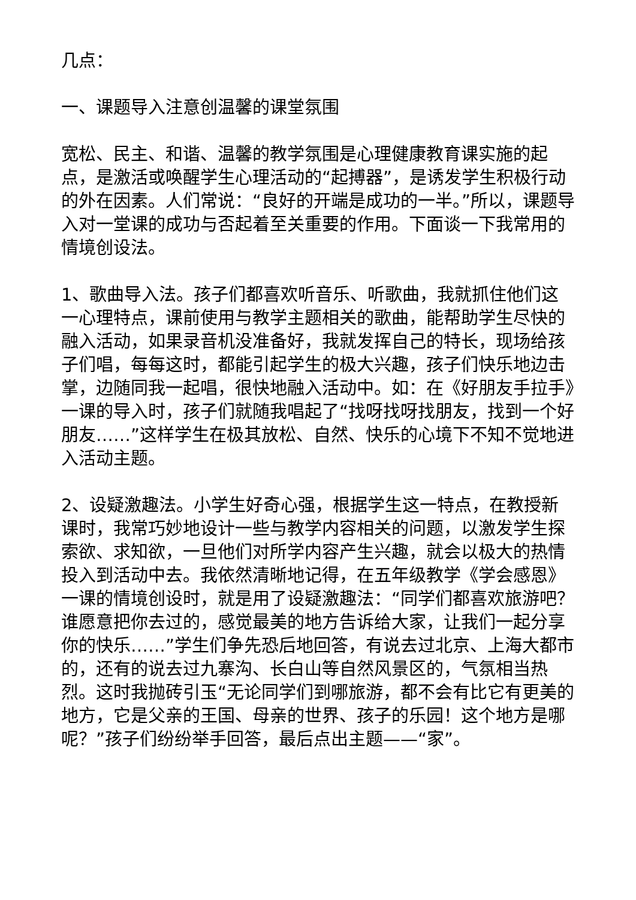几点：
一、课题导入注意创温馨的课堂氛围
宽松、民主、和谐、温馨的教学氛围是心理健康教育课实施的起点，是激活或唤醒学生心理活动的“起搏器”，是诱发学生积极行动的外在因素。人们常说：“良好的开端是成功的一半。”所以，课题导入对一堂课的成功与否起着至关重要的作用。下面谈一下我常用的情境创设法。
1、歌曲导入法。孩子们都喜欢听音乐、听歌曲，我就抓住他们这一心理特点，课前使用与教学主题相关的歌曲，能帮助学生尽快的融入活动，如果录音机没准备好，我就发挥自己的特长，现场给孩子们唱，每每这时，都能引起学生的极大兴趣，孩子们快乐地边击掌，边随同我一起唱，很快地融入活动中。如：在《好朋友手拉手》一课的导入时，孩子们就随我唱起了“找呀找呀找朋友，找到一个好朋友……”这样学生在极其放松、自然、快乐的心境下不知不觉地进入活动主题。
2、设疑激趣法。小学生好奇心强，根据学生这一特点，在教授新课时，我常巧妙地设计一些与教学内容相关的问题，以激发学生探索欲、求知欲，一旦他们对所学内容产生兴趣，就会以极大的热情投入到活动中去。我依然清晰地记得，在五年级教学《学会感恩》一课的情境创设时，就是用了设疑激趣法：“同学们都喜欢旅游吧？谁愿意把你去过的，感觉最美的地方告诉给大家，让我们一起分享你的快乐……”学生们争先恐后地回答，有说去过北京、上海大都市的，还有的说去过九寨沟、长白山等自然风景区的，气氛相当热烈。这时我抛砖引玉“无论同学们到哪旅游，都不会有比它有更美的地方，它是父亲的王国、母亲的世界、孩子的乐园！这个地方是哪呢？”孩子们纷纷举手回答，最后点出主题——“家”。